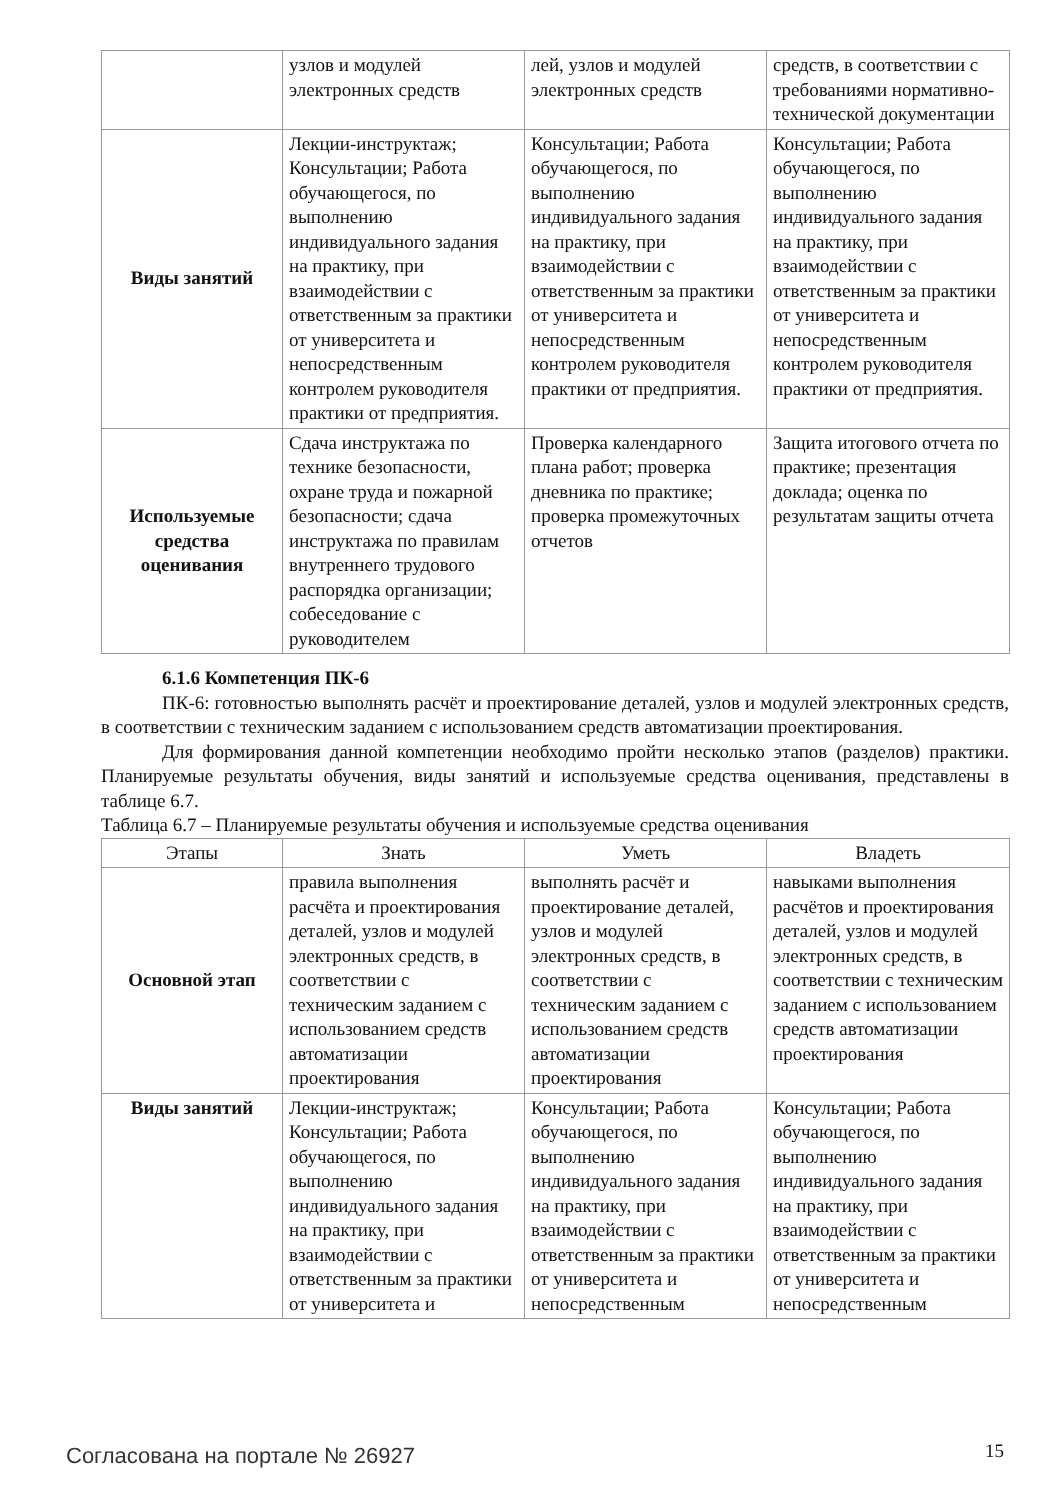| | узлов и модулей электронных средств | лей, узлов и модулей электронных средств | средств, в соответствии с требованиями нормативно-технической документации |
| Виды занятий | Лекции-инструктаж; Консультации; Работа обучающегося, по выполнению индивидуального задания на практику, при взаимодействии с ответственным за практики от университета и непосредственным контролем руководителя практики от предприятия. | Консультации; Работа обучающегося, по выполнению индивидуального задания на практику, при взаимодействии с ответственным за практики от университета и непосредственным контролем руководителя практики от предприятия. | Консультации; Работа обучающегося, по выполнению индивидуального задания на практику, при взаимодействии с ответственным за практики от университета и непосредственным контролем руководителя практики от предприятия. |
| Используемые средства оценивания | Сдача инструктажа по технике безопасности, охране труда и пожарной безопасности; сдача инструктажа по правилам внутреннего трудового распорядка организации; собеседование с руководителем | Проверка календарного плана работ; проверка дневника по практике; проверка промежуточных отчетов | Защита итогового отчета по практике; презентация доклада; оценка по результатам защиты отчета |
6.1.6 Компетенция ПК-6
ПК-6: готовностью выполнять расчёт и проектирование деталей, узлов и модулей электронных средств, в соответствии с техническим заданием с использованием средств автоматизации проектирования.
Для формирования данной компетенции необходимо пройти несколько этапов (разделов) практики. Планируемые результаты обучения, виды занятий и используемые средства оценивания, представлены в таблице 6.7.
Таблица 6.7 – Планируемые результаты обучения и используемые средства оценивания
| Этапы | Знать | Уметь | Владеть |
| --- | --- | --- | --- |
| Основной этап | правила выполнения расчёта и проектирования деталей, узлов и модулей электронных средств, в соответствии с техническим заданием с использованием средств автоматизации проектирования | выполнять расчёт и проектирование деталей, узлов и модулей электронных средств, в соответствии с техническим заданием с использованием средств автоматизации проектирования | навыками выполнения расчётов и проектирования деталей, узлов и модулей электронных средств, в соответствии с техническим заданием с использованием средств автоматизации проектирования |
| Виды занятий | Лекции-инструктаж; Консультации; Работа обучающегося, по выполнению индивидуального задания на практику, при взаимодействии с ответственным за практики от университета и | Консультации; Работа обучающегося, по выполнению индивидуального задания на практику, при взаимодействии с ответственным за практики от университета и непосредственным | Консультации; Работа обучающегося, по выполнению индивидуального задания на практику, при взаимодействии с ответственным за практики от университета и непосредственным |
Согласована на портале № 26927 15